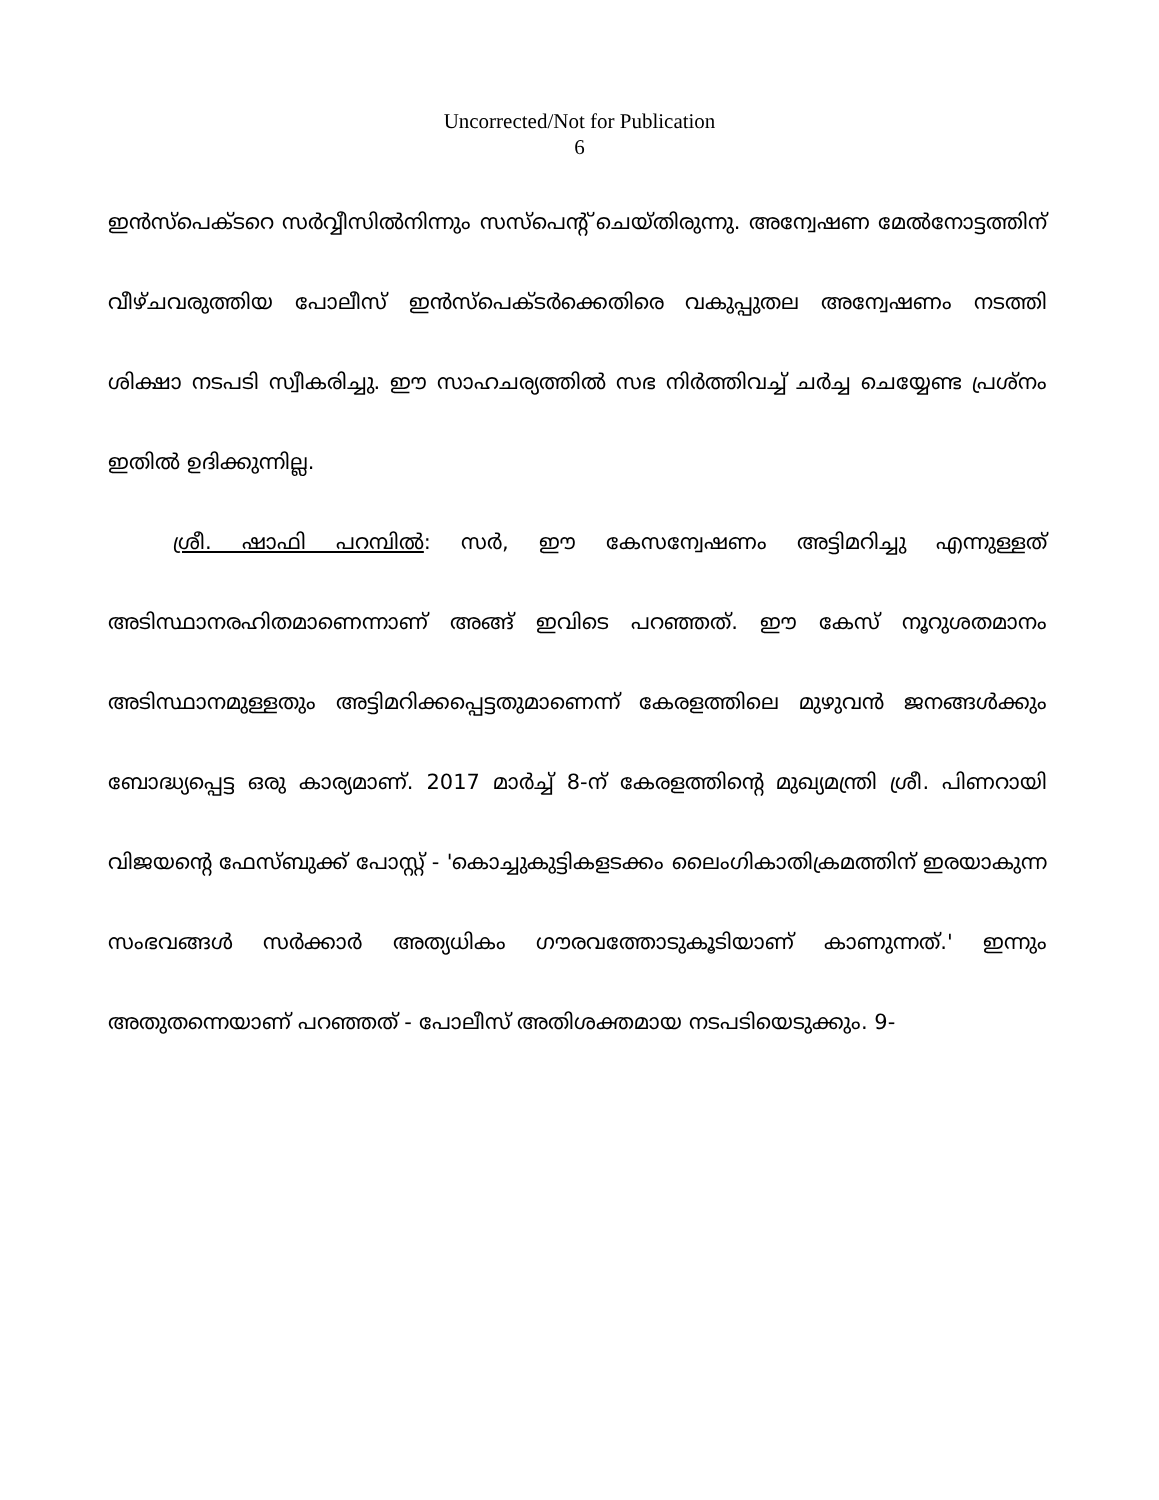Uncorrected/Not for Publication
6
ഇൻസ്പെക്ടറെ സർവ്വീസിൽനിന്നും സസ്പെന്റ് ചെയ്തിരുന്നു. അന്വേഷണ മേൽനോട്ടത്തിന് വീഴ്ചവരുത്തിയ പോലീസ് ഇൻസ്പെക്ടർക്കെതിരെ വകുപ്പുതല അന്വേഷണം നടത്തി ശിക്ഷാ നടപടി സ്വീകരിച്ചു. ഈ സാഹചര്യത്തിൽ സഭ നിർത്തിവച്ച് ചർച്ച ചെയ്യേണ്ട പ്രശ്നം ഇതിൽ ഉദിക്കുന്നില്ല.
ശ്രീ. ഷാഫി പറമ്പിൽ: സർ, ഈ കേസന്വേഷണം അട്ടിമറിച്ചു എന്നുള്ളത് അടിസ്ഥാനരഹിതമാണെന്നാണ് അങ്ങ് ഇവിടെ പറഞ്ഞത്. ഈ കേസ് നൂറുശതമാനം അടിസ്ഥാനമുള്ളതും അട്ടിമറിക്കപ്പെട്ടതുമാണെന്ന് കേരളത്തിലെ മുഴുവൻ ജനങ്ങൾക്കും ബോദ്ധ്യപ്പെട്ട ഒരു കാര്യമാണ്. 2017 മാർച്ച് 8-ന് കേരളത്തിന്റെ മുഖ്യമന്ത്രി ശ്രീ. പിണറായി വിജയന്റെ ഫേസ്ബുക്ക് പോസ്റ്റ് - 'കൊച്ചുകുട്ടികളടക്കം ലൈംഗികാതിക്രമത്തിന് ഇരയാകുന്ന സംഭവങ്ങൾ സർക്കാർ അത്യധികം ഗൗരവത്തോടുകൂടിയാണ് കാണുന്നത്.' ഇന്നും അതുതന്നെയാണ് പറഞ്ഞത് - പോലീസ് അതിശക്തമായ നടപടിയെടുക്കും. 9-